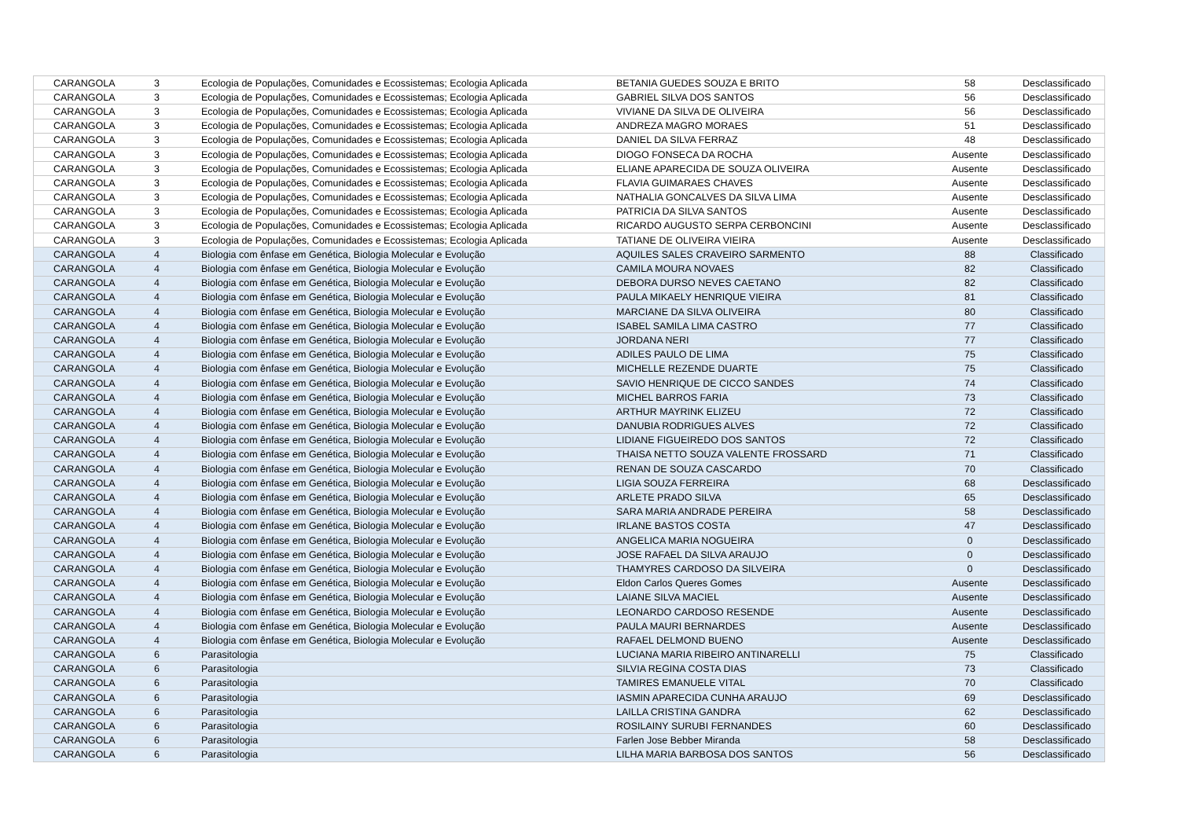| CARANGOLA | 3 | Ecologia de Populações, Comunidades e Ecossistemas; Ecologia Aplicada | BETANIA GUEDES SOUZA E BRITO | 58 | Desclassificado |
| CARANGOLA | 3 | Ecologia de Populações, Comunidades e Ecossistemas; Ecologia Aplicada | GABRIEL SILVA DOS SANTOS | 56 | Desclassificado |
| CARANGOLA | 3 | Ecologia de Populações, Comunidades e Ecossistemas; Ecologia Aplicada | VIVIANE DA SILVA DE OLIVEIRA | 56 | Desclassificado |
| CARANGOLA | 3 | Ecologia de Populações, Comunidades e Ecossistemas; Ecologia Aplicada | ANDREZA MAGRO MORAES | 51 | Desclassificado |
| CARANGOLA | 3 | Ecologia de Populações, Comunidades e Ecossistemas; Ecologia Aplicada | DANIEL DA SILVA FERRAZ | 48 | Desclassificado |
| CARANGOLA | 3 | Ecologia de Populações, Comunidades e Ecossistemas; Ecologia Aplicada | DIOGO FONSECA DA ROCHA | Ausente | Desclassificado |
| CARANGOLA | 3 | Ecologia de Populações, Comunidades e Ecossistemas; Ecologia Aplicada | ELIANE APARECIDA DE SOUZA OLIVEIRA | Ausente | Desclassificado |
| CARANGOLA | 3 | Ecologia de Populações, Comunidades e Ecossistemas; Ecologia Aplicada | FLAVIA GUIMARAES CHAVES | Ausente | Desclassificado |
| CARANGOLA | 3 | Ecologia de Populações, Comunidades e Ecossistemas; Ecologia Aplicada | NATHALIA GONCALVES DA SILVA LIMA | Ausente | Desclassificado |
| CARANGOLA | 3 | Ecologia de Populações, Comunidades e Ecossistemas; Ecologia Aplicada | PATRICIA DA SILVA SANTOS | Ausente | Desclassificado |
| CARANGOLA | 3 | Ecologia de Populações, Comunidades e Ecossistemas; Ecologia Aplicada | RICARDO AUGUSTO SERPA CERBONCINI | Ausente | Desclassificado |
| CARANGOLA | 3 | Ecologia de Populações, Comunidades e Ecossistemas; Ecologia Aplicada | TATIANE DE OLIVEIRA VIEIRA | Ausente | Desclassificado |
| CARANGOLA | 4 | Biologia com ênfase em Genética, Biologia Molecular e Evolução | AQUILES SALES CRAVEIRO SARMENTO | 88 | Classificado |
| CARANGOLA | 4 | Biologia com ênfase em Genética, Biologia Molecular e Evolução | CAMILA MOURA NOVAES | 82 | Classificado |
| CARANGOLA | 4 | Biologia com ênfase em Genética, Biologia Molecular e Evolução | DEBORA DURSO NEVES CAETANO | 82 | Classificado |
| CARANGOLA | 4 | Biologia com ênfase em Genética, Biologia Molecular e Evolução | PAULA MIKAELY HENRIQUE VIEIRA | 81 | Classificado |
| CARANGOLA | 4 | Biologia com ênfase em Genética, Biologia Molecular e Evolução | MARCIANE DA SILVA OLIVEIRA | 80 | Classificado |
| CARANGOLA | 4 | Biologia com ênfase em Genética, Biologia Molecular e Evolução | ISABEL SAMILA LIMA CASTRO | 77 | Classificado |
| CARANGOLA | 4 | Biologia com ênfase em Genética, Biologia Molecular e Evolução | JORDANA NERI | 77 | Classificado |
| CARANGOLA | 4 | Biologia com ênfase em Genética, Biologia Molecular e Evolução | ADILES PAULO DE LIMA | 75 | Classificado |
| CARANGOLA | 4 | Biologia com ênfase em Genética, Biologia Molecular e Evolução | MICHELLE REZENDE DUARTE | 75 | Classificado |
| CARANGOLA | 4 | Biologia com ênfase em Genética, Biologia Molecular e Evolução | SAVIO HENRIQUE DE CICCO SANDES | 74 | Classificado |
| CARANGOLA | 4 | Biologia com ênfase em Genética, Biologia Molecular e Evolução | MICHEL BARROS FARIA | 73 | Classificado |
| CARANGOLA | 4 | Biologia com ênfase em Genética, Biologia Molecular e Evolução | ARTHUR MAYRINK ELIZEU | 72 | Classificado |
| CARANGOLA | 4 | Biologia com ênfase em Genética, Biologia Molecular e Evolução | DANUBIA RODRIGUES ALVES | 72 | Classificado |
| CARANGOLA | 4 | Biologia com ênfase em Genética, Biologia Molecular e Evolução | LIDIANE FIGUEIREDO DOS SANTOS | 72 | Classificado |
| CARANGOLA | 4 | Biologia com ênfase em Genética, Biologia Molecular e Evolução | THAISA NETTO SOUZA VALENTE FROSSARD | 71 | Classificado |
| CARANGOLA | 4 | Biologia com ênfase em Genética, Biologia Molecular e Evolução | RENAN DE SOUZA CASCARDO | 70 | Classificado |
| CARANGOLA | 4 | Biologia com ênfase em Genética, Biologia Molecular e Evolução | LIGIA SOUZA FERREIRA | 68 | Desclassificado |
| CARANGOLA | 4 | Biologia com ênfase em Genética, Biologia Molecular e Evolução | ARLETE PRADO SILVA | 65 | Desclassificado |
| CARANGOLA | 4 | Biologia com ênfase em Genética, Biologia Molecular e Evolução | SARA MARIA ANDRADE PEREIRA | 58 | Desclassificado |
| CARANGOLA | 4 | Biologia com ênfase em Genética, Biologia Molecular e Evolução | IRLANE BASTOS COSTA | 47 | Desclassificado |
| CARANGOLA | 4 | Biologia com ênfase em Genética, Biologia Molecular e Evolução | ANGELICA MARIA NOGUEIRA | 0 | Desclassificado |
| CARANGOLA | 4 | Biologia com ênfase em Genética, Biologia Molecular e Evolução | JOSE RAFAEL DA SILVA ARAUJO | 0 | Desclassificado |
| CARANGOLA | 4 | Biologia com ênfase em Genética, Biologia Molecular e Evolução | THAMYRES CARDOSO DA SILVEIRA | 0 | Desclassificado |
| CARANGOLA | 4 | Biologia com ênfase em Genética, Biologia Molecular e Evolução | Eldon Carlos Queres Gomes | Ausente | Desclassificado |
| CARANGOLA | 4 | Biologia com ênfase em Genética, Biologia Molecular e Evolução | LAIANE SILVA MACIEL | Ausente | Desclassificado |
| CARANGOLA | 4 | Biologia com ênfase em Genética, Biologia Molecular e Evolução | LEONARDO CARDOSO RESENDE | Ausente | Desclassificado |
| CARANGOLA | 4 | Biologia com ênfase em Genética, Biologia Molecular e Evolução | PAULA MAURI BERNARDES | Ausente | Desclassificado |
| CARANGOLA | 4 | Biologia com ênfase em Genética, Biologia Molecular e Evolução | RAFAEL DELMOND BUENO | Ausente | Desclassificado |
| CARANGOLA | 6 | Parasitologia | LUCIANA MARIA RIBEIRO ANTINARELLI | 75 | Classificado |
| CARANGOLA | 6 | Parasitologia | SILVIA REGINA COSTA DIAS | 73 | Classificado |
| CARANGOLA | 6 | Parasitologia | TAMIRES EMANUELE VITAL | 70 | Classificado |
| CARANGOLA | 6 | Parasitologia | IASMIN APARECIDA CUNHA ARAUJO | 69 | Desclassificado |
| CARANGOLA | 6 | Parasitologia | LAILLA CRISTINA GANDRA | 62 | Desclassificado |
| CARANGOLA | 6 | Parasitologia | ROSILAINY SURUBI FERNANDES | 60 | Desclassificado |
| CARANGOLA | 6 | Parasitologia | Farlen Jose Bebber Miranda | 58 | Desclassificado |
| CARANGOLA | 6 | Parasitologia | LILHA MARIA BARBOSA DOS SANTOS | 56 | Desclassificado |